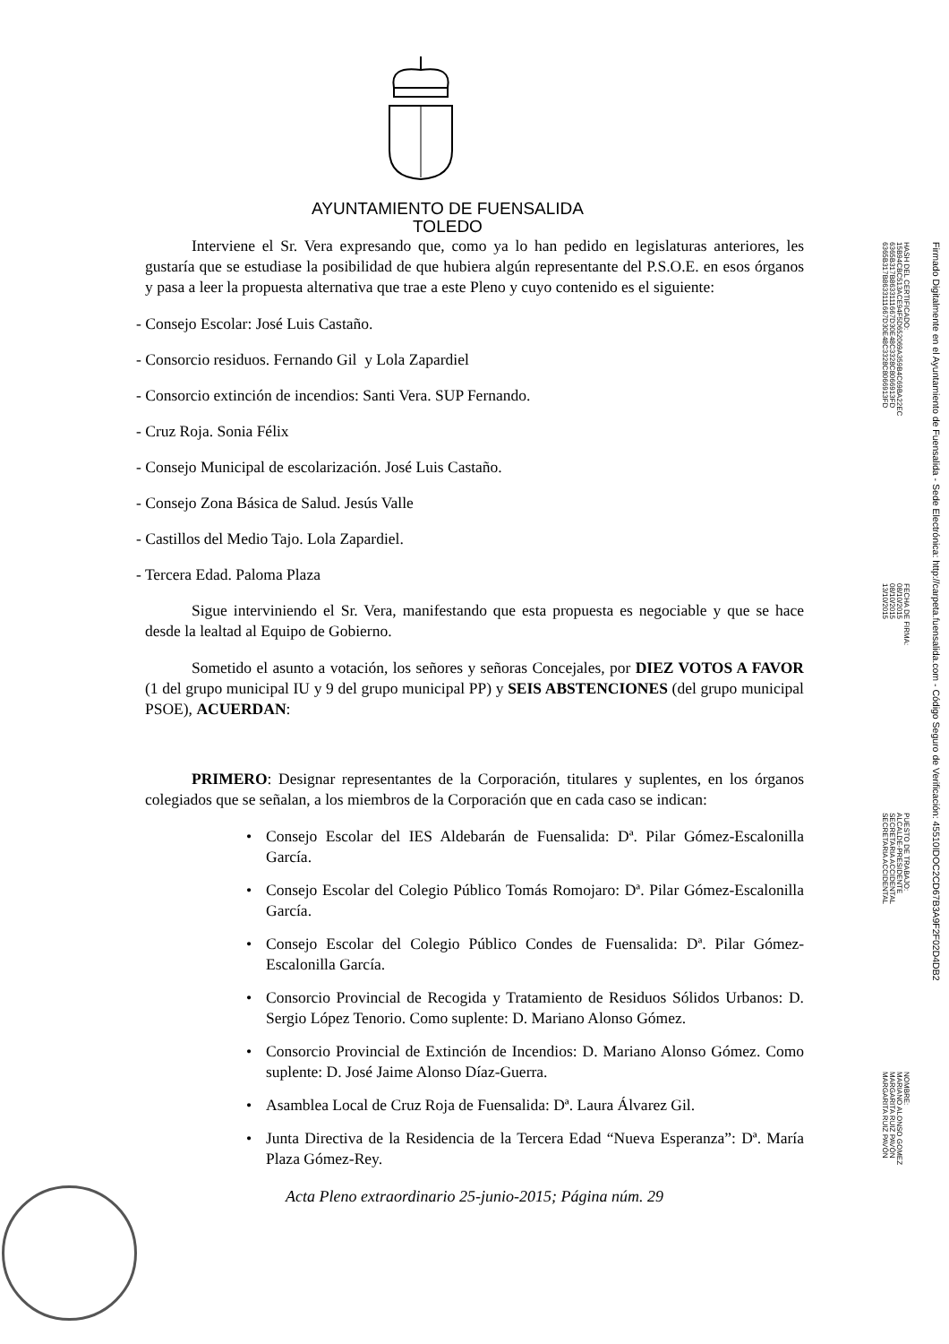AYUNTAMIENTO DE FUENSALIDA
TOLEDO
Interviene el Sr. Vera expresando que, como ya lo han pedido en legislaturas anteriores, les gustaría que se estudiase la posibilidad de que hubiera algún representante del P.S.O.E. en esos órganos y pasa a leer la propuesta alternativa que trae a este Pleno y cuyo contenido es el siguiente:
- Consejo Escolar: José Luis Castaño.
- Consorcio residuos. Fernando Gil y Lola Zapardiel
- Consorcio extinción de incendios: Santi Vera. SUP Fernando.
- Cruz Roja. Sonia Félix
- Consejo Municipal de escolarización. José Luis Castaño.
- Consejo Zona Básica de Salud. Jesús Valle
- Castillos del Medio Tajo. Lola Zapardiel.
- Tercera Edad. Paloma Plaza
Sigue interviniendo el Sr. Vera, manifestando que esta propuesta es negociable y que se hace desde la lealtad al Equipo de Gobierno.
Sometido el asunto a votación, los señores y señoras Concejales, por DIEZ VOTOS A FAVOR (1 del grupo municipal IU y 9 del grupo municipal PP) y SEIS ABSTENCIONES (del grupo municipal PSOE), ACUERDAN:
PRIMERO: Designar representantes de la Corporación, titulares y suplentes, en los órganos colegiados que se señalan, a los miembros de la Corporación que en cada caso se indican:
• Consejo Escolar del IES Aldebarán de Fuensalida: Dª. Pilar Gómez-Escalonilla García.
• Consejo Escolar del Colegio Público Tomás Romojaro: Dª. Pilar Gómez-Escalonilla García.
• Consejo Escolar del Colegio Público Condes de Fuensalida: Dª. Pilar Gómez-Escalonilla García.
• Consorcio Provincial de Recogida y Tratamiento de Residuos Sólidos Urbanos: D. Sergio López Tenorio. Como suplente: D. Mariano Alonso Gómez.
• Consorcio Provincial de Extinción de Incendios: D. Mariano Alonso Gómez. Como suplente: D. José Jaime Alonso Díaz-Guerra.
• Asamblea Local de Cruz Roja de Fuensalida: Dª. Laura Álvarez Gil.
• Junta Directiva de la Residencia de la Tercera Edad “Nueva Esperanza”: Dª. María Plaza Gómez-Rey.
Acta Pleno extraordinario 25-junio-2015; Página núm. 29
HASH DEL CERTIFICADO:
15B94CBC513ACE94F5D652069A359B4C69BA22EC
6365B317B8633111667D30E48C3328C8066913FD
6365B317B8633111667D30E48C3328C8066913FD
FECHA DE FIRMA:
08/10/2015
08/10/2015
13/10/2015
PUESTO DE TRABAJO:
ALCALDE-PRESIDENTE
SECRETARIA ACCIDENTAL
SECRETARIA ACCIDENTAL
NOMBRE:
MARIANO ALONSO GOMEZ
MARGARITA RUIZ PAVÓN
MARGARITA RUIZ PAVÓN
Firmado Digitalmente en el Ayuntamiento de Fuensalida - Sede Electrónica: http://carpeta.fuensalida.com - Código Seguro de Verificación: 45510IDOC2CD67B3A9F2F02D4DB2